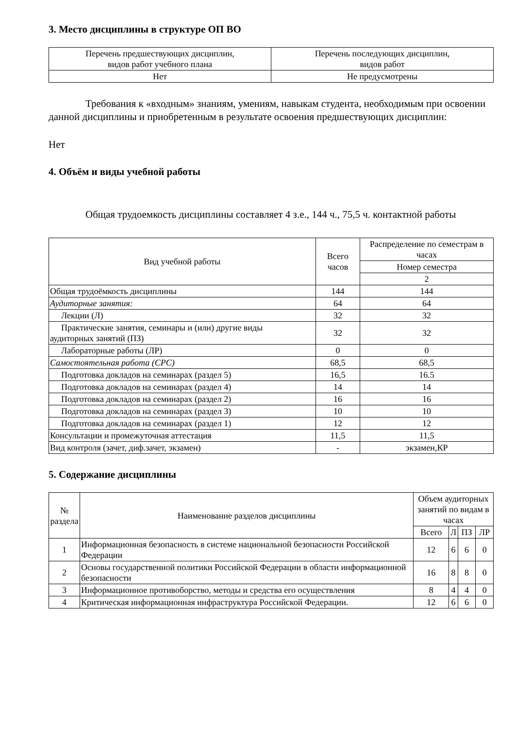3. Место дисциплины в структуре ОП ВО
| Перечень предшествующих дисциплин, видов работ учебного плана | Перечень последующих дисциплин, видов работ |
| --- | --- |
| Нет | Не предусмотрены |
Требования к «входным» знаниям, умениям, навыкам студента, необходимым при освоении данной дисциплины и приобретенным в результате освоения предшествующих дисциплин:
Нет
4. Объём и виды учебной работы
Общая трудоемкость дисциплины составляет 4 з.е., 144 ч., 75,5 ч. контактной работы
| Вид учебной работы | Всего часов | Распределение по семестрам в часах |
| --- | --- | --- |
| | | Номер семестра |
| | | 2 |
| Общая трудоёмкость дисциплины | 144 | 144 |
| Аудиторные занятия: | 64 | 64 |
| Лекции (Л) | 32 | 32 |
| Практические занятия, семинары и (или) другие виды аудиторных занятий (ПЗ) | 32 | 32 |
| Лабораторные работы (ЛР) | 0 | 0 |
| Самостоятельная работа (СРС) | 68,5 | 68,5 |
| Подготовка докладов на семинарах (раздел 5) | 16,5 | 16.5 |
| Подготовка докладов на семинарах (раздел 4) | 14 | 14 |
| Подготовка докладов на семинарах (раздел 2) | 16 | 16 |
| Подготовка докладов на семинарах (раздел 3) | 10 | 10 |
| Подготовка докладов на семинарах (раздел 1) | 12 | 12 |
| Консультации и промежуточная аттестация | 11,5 | 11,5 |
| Вид контроля (зачет, диф.зачет, экзамен) | - | экзамен,КР |
5. Содержание дисциплины
| № раздела | Наименование разделов дисциплины | Объем аудиторных занятий по видам в часах | | | |
| --- | --- | --- | --- | --- | --- |
| | | Всего | Л | ПЗ | ЛР |
| 1 | Информационная безопасность в системе национальной безопасности Российской Федерации | 12 | 6 | 6 | 0 |
| 2 | Основы государственной политики Российской Федерации в области информационной безопасности | 16 | 8 | 8 | 0 |
| 3 | Информационное противоборство, методы и средства его осуществления | 8 | 4 | 4 | 0 |
| 4 | Критическая информационная инфраструктура Российской Федерации. | 12 | 6 | 6 | 0 |